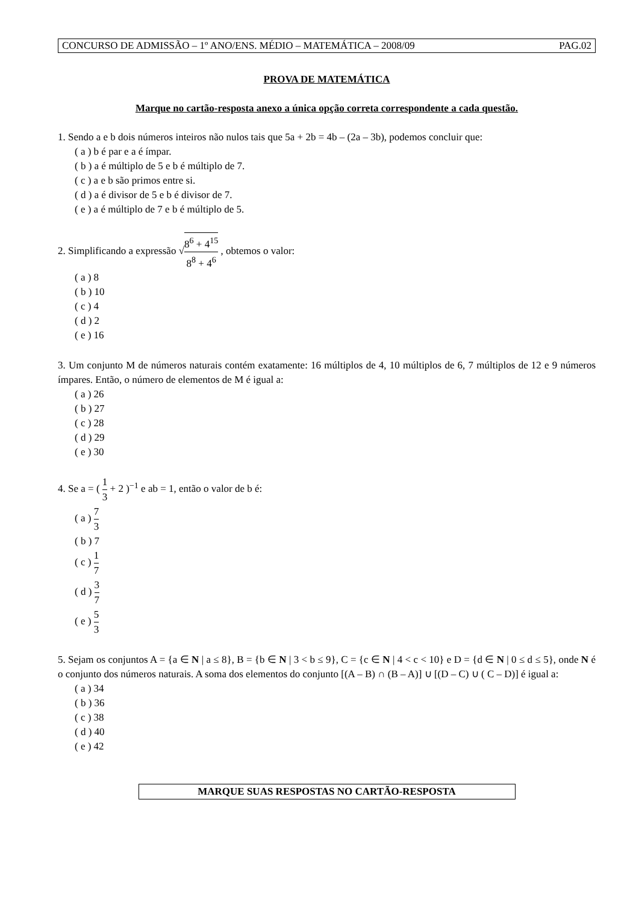CONCURSO DE ADMISSÃO – 1º ANO/ENS. MÉDIO – MATEMÁTICA – 2008/09 PAG.02
PROVA DE MATEMÁTICA
Marque no cartão-resposta anexo a única opção correta correspondente a cada questão.
1. Sendo a e b dois números inteiros não nulos tais que 5a + 2b = 4b – (2a – 3b), podemos concluir que:
( a ) b é par e a é ímpar.
( b ) a é múltiplo de 5 e b é múltiplo de 7.
( c ) a e b são primos entre si.
( d ) a é divisor de 5 e b é divisor de 7.
( e ) a é múltiplo de 7 e b é múltiplo de 5.
2. Simplificando a expressão √8<sup>6</sup> + 4<sup>15</sup> 8<sup>8</sup> + 4<sup>6</sup> , obtemos o valor:
( a ) 8
( b ) 10
( c ) 4
( d ) 2
( e ) 16
3. Um conjunto M de números naturais contém exatamente: 16 múltiplos de 4, 10 múltiplos de 6, 7 múltiplos de 12 e 9 números ímpares. Então, o número de elementos de M é igual a:
( a ) 26
( b ) 27
( c ) 28
( d ) 29
( e ) 30
4. Se a = ( 1 3 + 2 )<sup>−1</sup> e ab = 1, então o valor de b é:
( a ) 7 3
( b ) 7
( c ) 1 7
( d ) 3 7
( e ) 5 3
5. Sejam os conjuntos A = {a ∈ N | a ≤ 8}, B = {b ∈ N | 3 < b ≤ 9}, C = {c ∈ N | 4 < c < 10} e D = {d ∈ N | 0 ≤ d ≤ 5}, onde N é o conjunto dos números naturais. A soma dos elementos do conjunto [(A – B) ∩ (B – A)] ∪ [(D – C) ∪ ( C – D)] é igual a:
( a ) 34
( b ) 36
( c ) 38
( d ) 40
( e ) 42
MARQUE SUAS RESPOSTAS NO CARTÃO-RESPOSTA